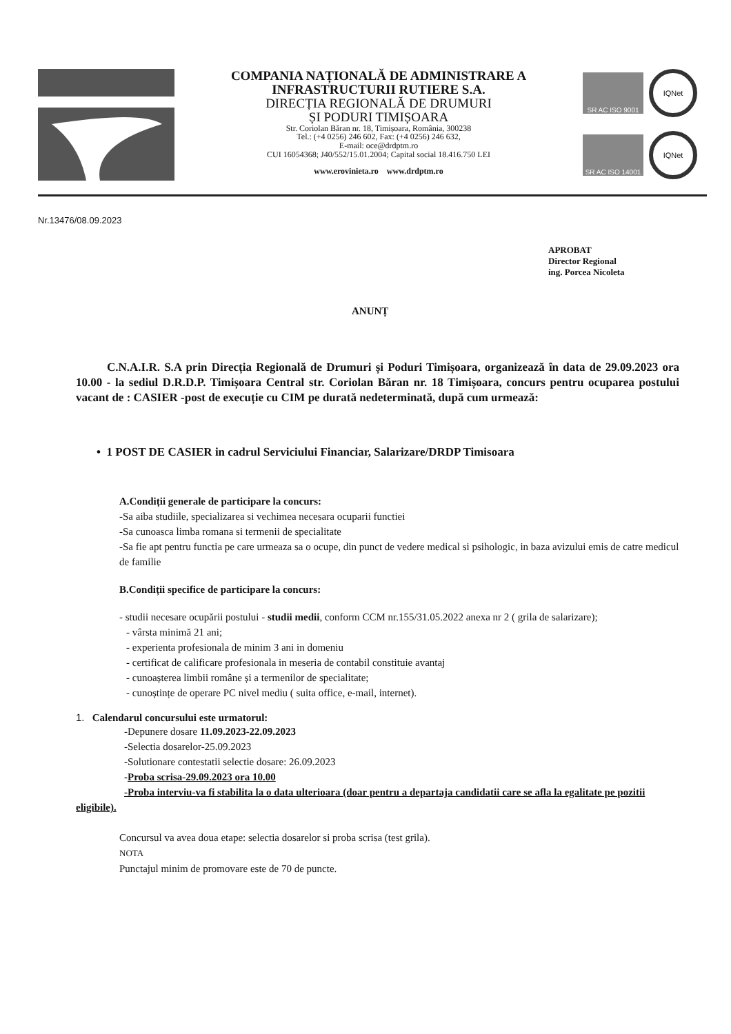COMPANIA NAȚIONALĂ DE ADMINISTRARE A
INFRASTRUCTURII RUTIERE S.A.
DIRECȚIA REGIONALĂ DE DRUMURI
ȘI PODURI TIMIȘOARA
Str. Coriolan Băran nr. 18, Timișoara, România, 300238
Tel.: (+4 0256) 246 602, Fax: (+4 0256) 246 632,
E-mail: oce@drdptm.ro
CUI 16054368; J40/552/15.01.2004; Capital social 18.416.750 LEI
www.erovinieta.ro www.drdptm.ro
SR AC ISO 9001
IQNet
SR AC ISO 14001
IQNet
Nr.13476/08.09.2023
APROBAT
Director Regional
ing. Porcea Nicoleta
ANUNȚ
C.N.A.I.R. S.A prin Direcția Regională de Drumuri și Poduri Timișoara, organizează în data de 29.09.2023 ora 10.00 - la sediul D.R.D.P. Timișoara Central str. Coriolan Băran nr. 18 Timișoara, concurs pentru ocuparea postului vacant de : CASIER -post de execuție cu CIM pe durată nedeterminată, după cum urmează:
• 1 POST DE CASIER in cadrul Serviciului Financiar, Salarizare/DRDP Timisoara
A.Condiții generale de participare la concurs:
-Sa aiba studiile, specializarea si vechimea necesara ocuparii functiei
-Sa cunoasca limba romana si termenii de specialitate
-Sa fie apt pentru functia pe care urmeaza sa o ocupe, din punct de vedere medical si psihologic, in baza avizului emis de catre medicul de familie
B.Condiții specifice de participare la concurs:
- studii necesare ocupării postului - studii medii, conform CCM nr.155/31.05.2022 anexa nr 2 ( grila de salarizare);
- vârsta minimă 21 ani;
- experienta profesionala de minim 3 ani in domeniu
- certificat de calificare profesionala in meseria de contabil constituie avantaj
- cunoașterea limbii române și a termenilor de specialitate;
- cunoștințe de operare PC nivel mediu ( suita office, e-mail, internet).
1. Calendarul concursului este urmatorul:
-Depunere dosare 11.09.2023-22.09.2023
-Selectia dosarelor-25.09.2023
-Solutionare contestatii selectie dosare: 26.09.2023
-Proba scrisa-29.09.2023 ora 10.00
-Proba interviu-va fi stabilita la o data ulterioara (doar pentru a departaja candidatii care se afla la egalitate pe pozitii eligibile).
Concursul va avea doua etape: selectia dosarelor si proba scrisa (test grila).
NOTA
Punctajul minim de promovare este de 70 de puncte.